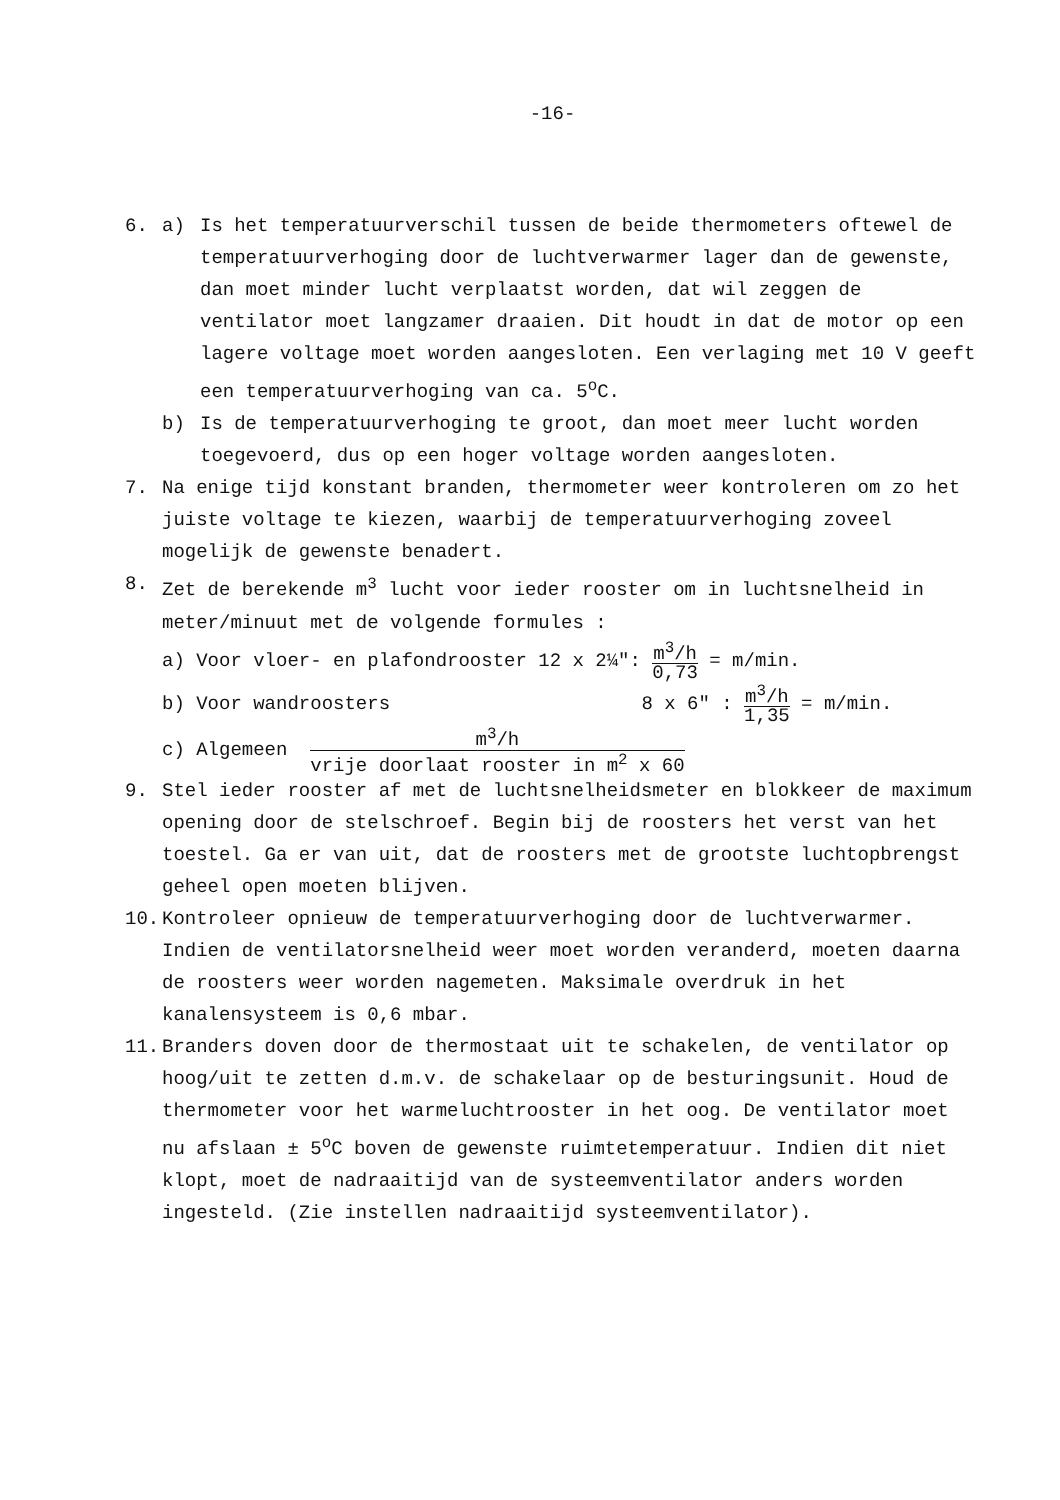-16-
6. a) Is het temperatuurverschil tussen de beide thermometers oftewel de temperatuurverhoging door de luchtverwarmer lager dan de gewenste, dan moet minder lucht verplaatst worden, dat wil zeggen de ventilator moet langzamer draaien. Dit houdt in dat de motor op een lagere voltage moet worden aangesloten. Een verlaging met 10 V geeft een temperatuurverhoging van ca. 5<sup>o</sup>C.
b) Is de temperatuurverhoging te groot, dan moet meer lucht worden toegevoerd, dus op een hoger voltage worden aangesloten.
7. Na enige tijd konstant branden, thermometer weer kontroleren om zo het juiste voltage te kiezen, waarbij de temperatuurverhoging zoveel mogelijk de gewenste benadert.
8. Zet de berekende m<sup>3</sup> lucht voor ieder rooster om in luchtsnelheid in meter/minuut met de volgende formules :
a) Voor vloer- en plafondrooster 12 x 2¼": m<sup>3</sup>/h 0,73 = m/min.
b) Voor wandroosters 8 x 6" : m<sup>3</sup>/h 1,35 = m/min.
c) Algemeen m<sup>3</sup>/h vrije doorlaat rooster in m<sup>2</sup> x 60
9. Stel ieder rooster af met de luchtsnelheidsmeter en blokkeer de maximum opening door de stelschroef. Begin bij de roosters het verst van het toestel. Ga er van uit, dat de roosters met de grootste luchtopbrengst geheel open moeten blijven.
10. Kontroleer opnieuw de temperatuurverhoging door de luchtverwarmer. Indien de ventilatorsnelheid weer moet worden veranderd, moeten daarna de roosters weer worden nagemeten. Maksimale overdruk in het kanalensysteem is 0,6 mbar.
11. Branders doven door de thermostaat uit te schakelen, de ventilator op hoog/uit te zetten d.m.v. de schakelaar op de besturingsunit. Houd de thermometer voor het warmeluchtrooster in het oog. De ventilator moet nu afslaan ± 5<sup>o</sup>C boven de gewenste ruimtetemperatuur. Indien dit niet klopt, moet de nadraaitijd van de systeemventilator anders worden ingesteld. (Zie instellen nadraaitijd systeemventilator).